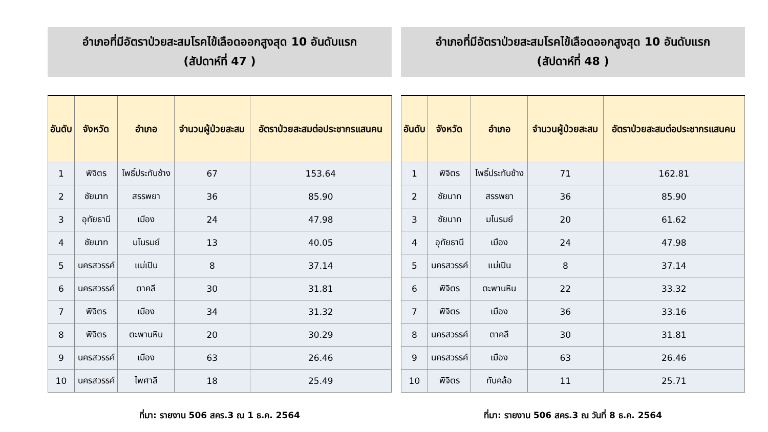อำเภอที่มีอัตราป่วยสะสมโรคไข้เลือดออกสูงสุด 10 อันดับแรก
(สัปดาห์ที่ 47 )
| อันดับ | จังหวัด | อำเภอ | จำนวนผู้ป่วยสะสม | อัตราป่วยสะสมต่อประชากรแสนคน |
| --- | --- | --- | --- | --- |
| 1 | พิจิตร | โพธิ์ประทับช้าง | 67 | 153.64 |
| 2 | ชัยนาท | สรรพยา | 36 | 85.90 |
| 3 | อุทัยธานี | เมือง | 24 | 47.98 |
| 4 | ชัยนาท | มโนรมย์ | 13 | 40.05 |
| 5 | นครสวรรค์ | แม่เปิน | 8 | 37.14 |
| 6 | นครสวรรค์ | ตาคลี | 30 | 31.81 |
| 7 | พิจิตร | เมือง | 34 | 31.32 |
| 8 | พิจิตร | ตะพานหิน | 20 | 30.29 |
| 9 | นครสวรรค์ | เมือง | 63 | 26.46 |
| 10 | นครสวรรค์ | ไพศาลี | 18 | 25.49 |
ที่มา: รายงาน 506 สคร.3 ณ 1 ธ.ค. 2564
อำเภอที่มีอัตราป่วยสะสมโรคไข้เลือดออกสูงสุด 10 อันดับแรก
(สัปดาห์ที่ 48 )
| อันดับ | จังหวัด | อำเภอ | จำนวนผู้ป่วยสะสม | อัตราป่วยสะสมต่อประชากรแสนคน |
| --- | --- | --- | --- | --- |
| 1 | พิจิตร | โพธิ์ประทับช้าง | 71 | 162.81 |
| 2 | ชัยนาท | สรรพยา | 36 | 85.90 |
| 3 | ชัยนาท | มโนรมย์ | 20 | 61.62 |
| 4 | อุทัยธานี | เมือง | 24 | 47.98 |
| 5 | นครสวรรค์ | แม่เปิน | 8 | 37.14 |
| 6 | พิจิตร | ตะพานหิน | 22 | 33.32 |
| 7 | พิจิตร | เมือง | 36 | 33.16 |
| 8 | นครสวรรค์ | ตาคลี | 30 | 31.81 |
| 9 | นครสวรรค์ | เมือง | 63 | 26.46 |
| 10 | พิจิตร | ทับคล้อ | 11 | 25.71 |
ที่มา: รายงาน 506 สคร.3 ณ วันที่ 8 ธ.ค. 2564